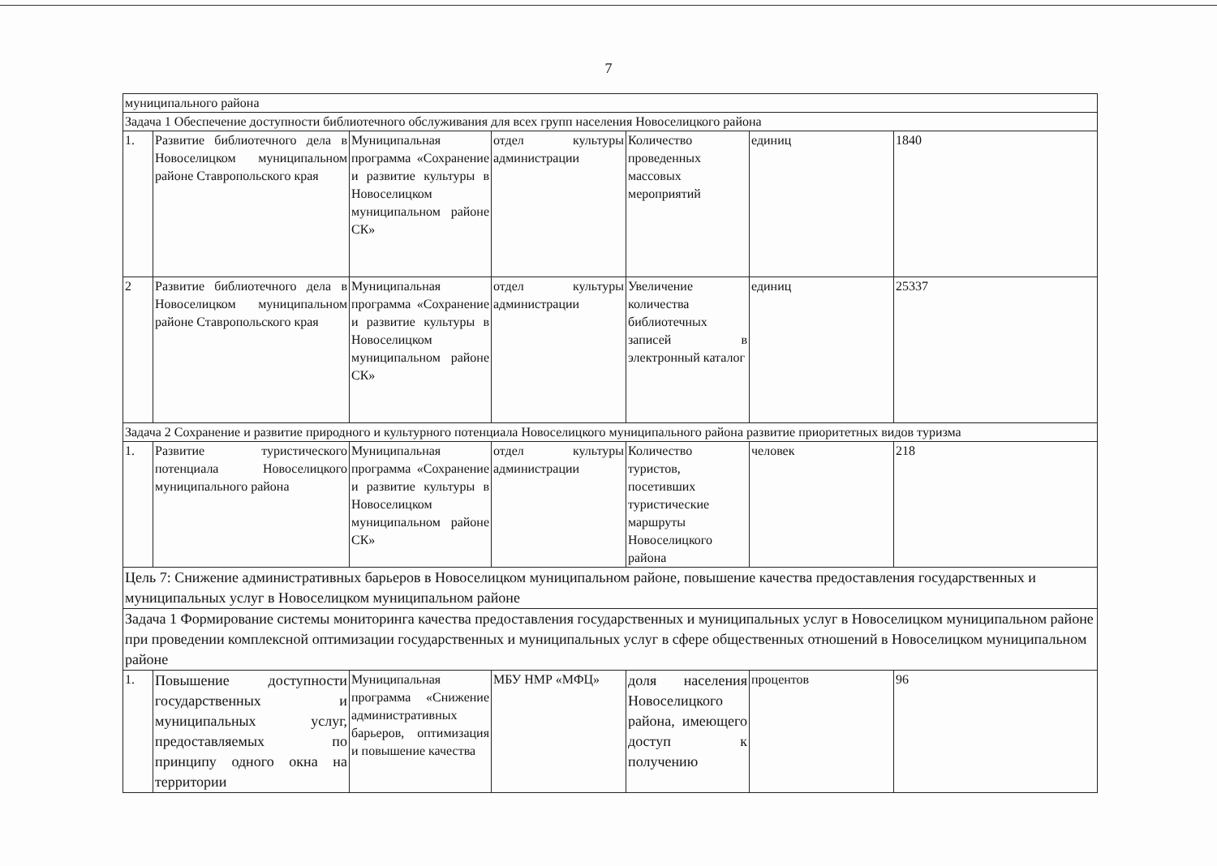7
| муниципального района | | | | | | |
| Задача 1 Обеспечение доступности библиотечного обслуживания для всех групп населения Новоселицкого района | | | | | | |
| 1. | Развитие библиотечного дела в Новоселицком муниципальном районе Ставропольского края | Муниципальная программа «Сохранение и развитие культуры в Новоселицком муниципальном районе СК» | отдел культуры администрации | Количество проведенных массовых мероприятий | единиц | 1840 |
| 2 | Развитие библиотечного дела в Новоселицком муниципальном районе Ставропольского края | Муниципальная программа «Сохранение и развитие культуры в Новоселицком муниципальном районе СК» | отдел культуры администрации | Увеличение количества библиотечных записей в электронный каталог | единиц | 25337 |
| Задача 2 Сохранение и развитие природного и культурного потенциала Новоселицкого муниципального района развитие приоритетных видов туризма | | | | | | |
| 1. | Развитие туристического потенциала Новоселицкого муниципального района | Муниципальная программа «Сохранение и развитие культуры в Новоселицком муниципальном районе СК» | отдел культуры администрации | Количество туристов, посетивших туристические маршруты Новоселицкого района | человек | 218 |
| Цель 7: Снижение административных барьеров в Новоселицком муниципальном районе, повышение качества предоставления государственных и муниципальных услуг в Новоселицком муниципальном районе | | | | | | |
| Задача 1 Формирование системы мониторинга качества предоставления государственных и муниципальных услуг в Новоселицком муниципальном районе при проведении комплексной оптимизации государственных и муниципальных услуг в сфере общественных отношений в Новоселицком муниципальном районе | | | | | | |
| 1. | Повышение доступности государственных и муниципальных услуг, предоставляемых по принципу одного окна на территории | Муниципальная программа «Снижение административных барьеров, оптимизация и повышение качества | МБУ НМР «МФЦ» | доля населения Новоселицкого района, имеющего доступ к получению | процентов | 96 |